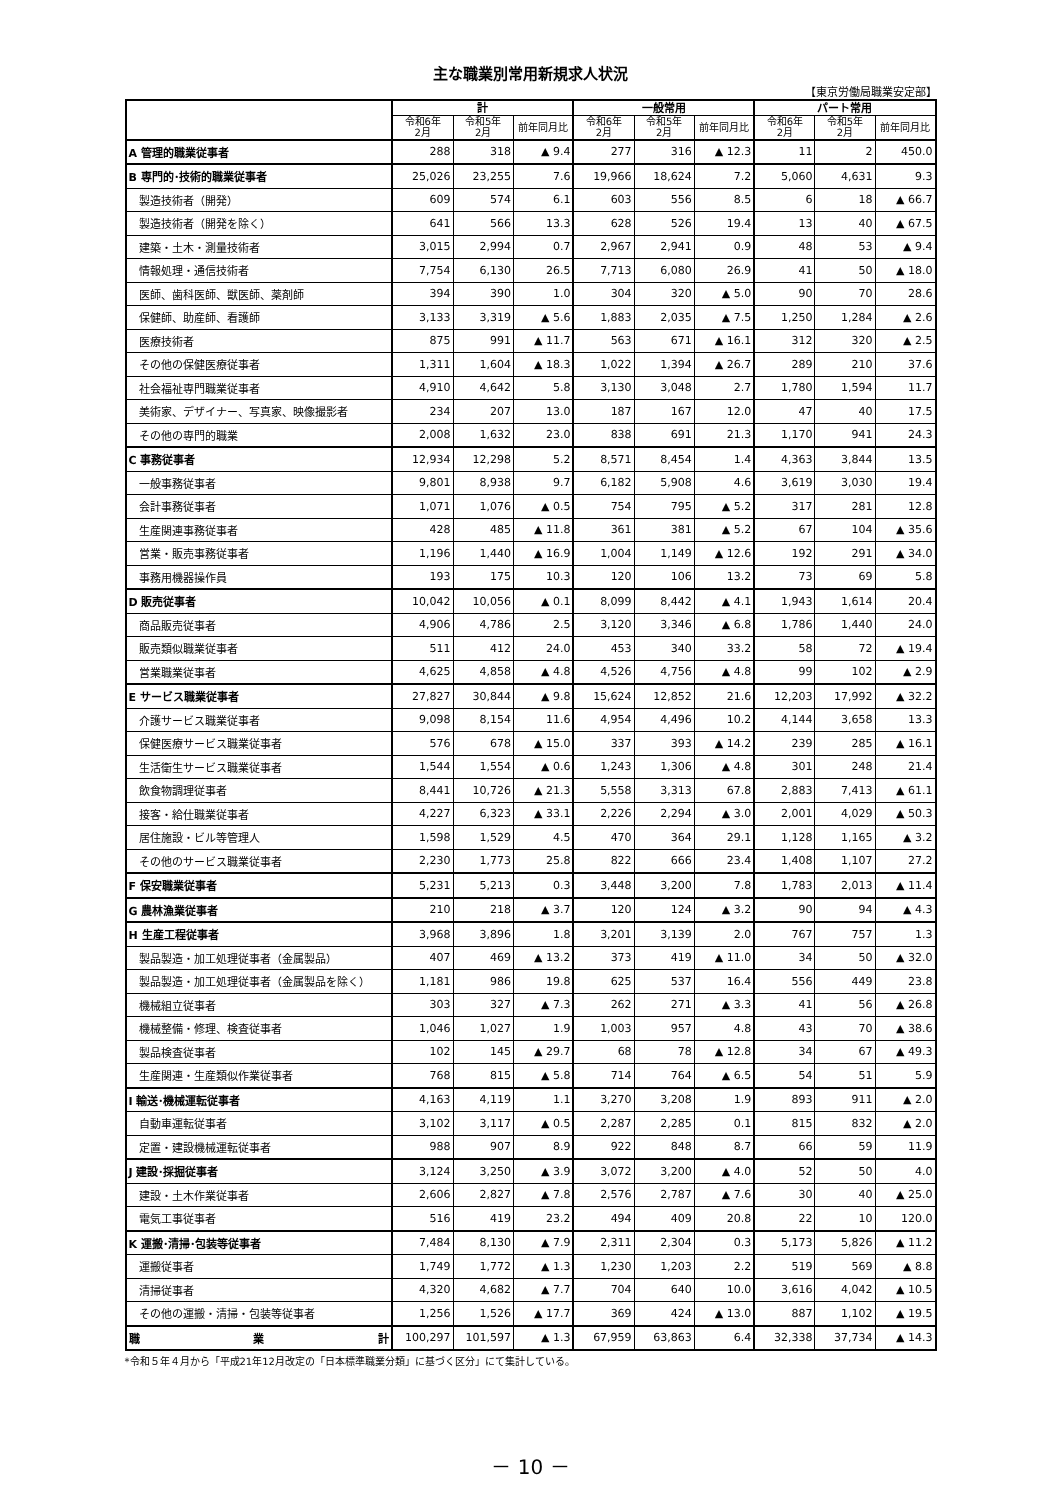主な職業別常用新規求人状況
【東京労働局職業安定部】
| | 計 | | | 一般常用 | | | パート常用 | | |
| --- | --- | --- | --- | --- | --- | --- | --- | --- | --- |
| | 令和6年 2月 | 令和5年 2月 | 前年同月比 | 令和6年 2月 | 令和5年 2月 | 前年同月比 | 令和6年 2月 | 令和5年 2月 | 前年同月比 |
| A 管理的職業従事者 | 288 | 318 | ▲ 9.4 | 277 | 316 | ▲ 12.3 | 11 | 2 | 450.0 |
| B 専門的･技術的職業従事者 | 25,026 | 23,255 | 7.6 | 19,966 | 18,624 | 7.2 | 5,060 | 4,631 | 9.3 |
| 製造技術者（開発） | 609 | 574 | 6.1 | 603 | 556 | 8.5 | 6 | 18 | ▲ 66.7 |
| 製造技術者（開発を除く） | 641 | 566 | 13.3 | 628 | 526 | 19.4 | 13 | 40 | ▲ 67.5 |
| 建築・土木・測量技術者 | 3,015 | 2,994 | 0.7 | 2,967 | 2,941 | 0.9 | 48 | 53 | ▲ 9.4 |
| 情報処理・通信技術者 | 7,754 | 6,130 | 26.5 | 7,713 | 6,080 | 26.9 | 41 | 50 | ▲ 18.0 |
| 医師、歯科医師、獣医師、薬剤師 | 394 | 390 | 1.0 | 304 | 320 | ▲ 5.0 | 90 | 70 | 28.6 |
| 保健師、助産師、看護師 | 3,133 | 3,319 | ▲ 5.6 | 1,883 | 2,035 | ▲ 7.5 | 1,250 | 1,284 | ▲ 2.6 |
| 医療技術者 | 875 | 991 | ▲ 11.7 | 563 | 671 | ▲ 16.1 | 312 | 320 | ▲ 2.5 |
| その他の保健医療従事者 | 1,311 | 1,604 | ▲ 18.3 | 1,022 | 1,394 | ▲ 26.7 | 289 | 210 | 37.6 |
| 社会福祉専門職業従事者 | 4,910 | 4,642 | 5.8 | 3,130 | 3,048 | 2.7 | 1,780 | 1,594 | 11.7 |
| 美術家、デザイナー、写真家、映像撮影者 | 234 | 207 | 13.0 | 187 | 167 | 12.0 | 47 | 40 | 17.5 |
| その他の専門的職業 | 2,008 | 1,632 | 23.0 | 838 | 691 | 21.3 | 1,170 | 941 | 24.3 |
| C 事務従事者 | 12,934 | 12,298 | 5.2 | 8,571 | 8,454 | 1.4 | 4,363 | 3,844 | 13.5 |
| 一般事務従事者 | 9,801 | 8,938 | 9.7 | 6,182 | 5,908 | 4.6 | 3,619 | 3,030 | 19.4 |
| 会計事務従事者 | 1,071 | 1,076 | ▲ 0.5 | 754 | 795 | ▲ 5.2 | 317 | 281 | 12.8 |
| 生産関連事務従事者 | 428 | 485 | ▲ 11.8 | 361 | 381 | ▲ 5.2 | 67 | 104 | ▲ 35.6 |
| 営業・販売事務従事者 | 1,196 | 1,440 | ▲ 16.9 | 1,004 | 1,149 | ▲ 12.6 | 192 | 291 | ▲ 34.0 |
| 事務用機器操作員 | 193 | 175 | 10.3 | 120 | 106 | 13.2 | 73 | 69 | 5.8 |
| D 販売従事者 | 10,042 | 10,056 | ▲ 0.1 | 8,099 | 8,442 | ▲ 4.1 | 1,943 | 1,614 | 20.4 |
| 商品販売従事者 | 4,906 | 4,786 | 2.5 | 3,120 | 3,346 | ▲ 6.8 | 1,786 | 1,440 | 24.0 |
| 販売類似職業従事者 | 511 | 412 | 24.0 | 453 | 340 | 33.2 | 58 | 72 | ▲ 19.4 |
| 営業職業従事者 | 4,625 | 4,858 | ▲ 4.8 | 4,526 | 4,756 | ▲ 4.8 | 99 | 102 | ▲ 2.9 |
| E サービス職業従事者 | 27,827 | 30,844 | ▲ 9.8 | 15,624 | 12,852 | 21.6 | 12,203 | 17,992 | ▲ 32.2 |
| 介護サービス職業従事者 | 9,098 | 8,154 | 11.6 | 4,954 | 4,496 | 10.2 | 4,144 | 3,658 | 13.3 |
| 保健医療サービス職業従事者 | 576 | 678 | ▲ 15.0 | 337 | 393 | ▲ 14.2 | 239 | 285 | ▲ 16.1 |
| 生活衛生サービス職業従事者 | 1,544 | 1,554 | ▲ 0.6 | 1,243 | 1,306 | ▲ 4.8 | 301 | 248 | 21.4 |
| 飲食物調理従事者 | 8,441 | 10,726 | ▲ 21.3 | 5,558 | 3,313 | 67.8 | 2,883 | 7,413 | ▲ 61.1 |
| 接客・給仕職業従事者 | 4,227 | 6,323 | ▲ 33.1 | 2,226 | 2,294 | ▲ 3.0 | 2,001 | 4,029 | ▲ 50.3 |
| 居住施設・ビル等管理人 | 1,598 | 1,529 | 4.5 | 470 | 364 | 29.1 | 1,128 | 1,165 | ▲ 3.2 |
| その他のサービス職業従事者 | 2,230 | 1,773 | 25.8 | 822 | 666 | 23.4 | 1,408 | 1,107 | 27.2 |
| F 保安職業従事者 | 5,231 | 5,213 | 0.3 | 3,448 | 3,200 | 7.8 | 1,783 | 2,013 | ▲ 11.4 |
| G 農林漁業従事者 | 210 | 218 | ▲ 3.7 | 120 | 124 | ▲ 3.2 | 90 | 94 | ▲ 4.3 |
| H 生産工程従事者 | 3,968 | 3,896 | 1.8 | 3,201 | 3,139 | 2.0 | 767 | 757 | 1.3 |
| 製品製造・加工処理従事者（金属製品） | 407 | 469 | ▲ 13.2 | 373 | 419 | ▲ 11.0 | 34 | 50 | ▲ 32.0 |
| 製品製造・加工処理従事者（金属製品を除く） | 1,181 | 986 | 19.8 | 625 | 537 | 16.4 | 556 | 449 | 23.8 |
| 機械組立従事者 | 303 | 327 | ▲ 7.3 | 262 | 271 | ▲ 3.3 | 41 | 56 | ▲ 26.8 |
| 機械整備・修理、検査従事者 | 1,046 | 1,027 | 1.9 | 1,003 | 957 | 4.8 | 43 | 70 | ▲ 38.6 |
| 製品検査従事者 | 102 | 145 | ▲ 29.7 | 68 | 78 | ▲ 12.8 | 34 | 67 | ▲ 49.3 |
| 生産関連・生産類似作業従事者 | 768 | 815 | ▲ 5.8 | 714 | 764 | ▲ 6.5 | 54 | 51 | 5.9 |
| I 輸送･機械運転従事者 | 4,163 | 4,119 | 1.1 | 3,270 | 3,208 | 1.9 | 893 | 911 | ▲ 2.0 |
| 自動車運転従事者 | 3,102 | 3,117 | ▲ 0.5 | 2,287 | 2,285 | 0.1 | 815 | 832 | ▲ 2.0 |
| 定置・建設機械運転従事者 | 988 | 907 | 8.9 | 922 | 848 | 8.7 | 66 | 59 | 11.9 |
| J 建設･採掘従事者 | 3,124 | 3,250 | ▲ 3.9 | 3,072 | 3,200 | ▲ 4.0 | 52 | 50 | 4.0 |
| 建設・土木作業従事者 | 2,606 | 2,827 | ▲ 7.8 | 2,576 | 2,787 | ▲ 7.6 | 30 | 40 | ▲ 25.0 |
| 電気工事従事者 | 516 | 419 | 23.2 | 494 | 409 | 20.8 | 22 | 10 | 120.0 |
| K 運搬･清掃･包装等従事者 | 7,484 | 8,130 | ▲ 7.9 | 2,311 | 2,304 | 0.3 | 5,173 | 5,826 | ▲ 11.2 |
| 運搬従事者 | 1,749 | 1,772 | ▲ 1.3 | 1,230 | 1,203 | 2.2 | 519 | 569 | ▲ 8.8 |
| 清掃従事者 | 4,320 | 4,682 | ▲ 7.7 | 704 | 640 | 10.0 | 3,616 | 4,042 | ▲ 10.5 |
| その他の運搬・清掃・包装等従事者 | 1,256 | 1,526 | ▲ 17.7 | 369 | 424 | ▲ 13.0 | 887 | 1,102 | ▲ 19.5 |
| 職 業 計 | 100,297 | 101,597 | ▲ 1.3 | 67,959 | 63,863 | 6.4 | 32,338 | 37,734 | ▲ 14.3 |
*令和５年４月から「平成21年12月改定の「日本標準職業分類」に基づく区分」にて集計している。
－ 10 －